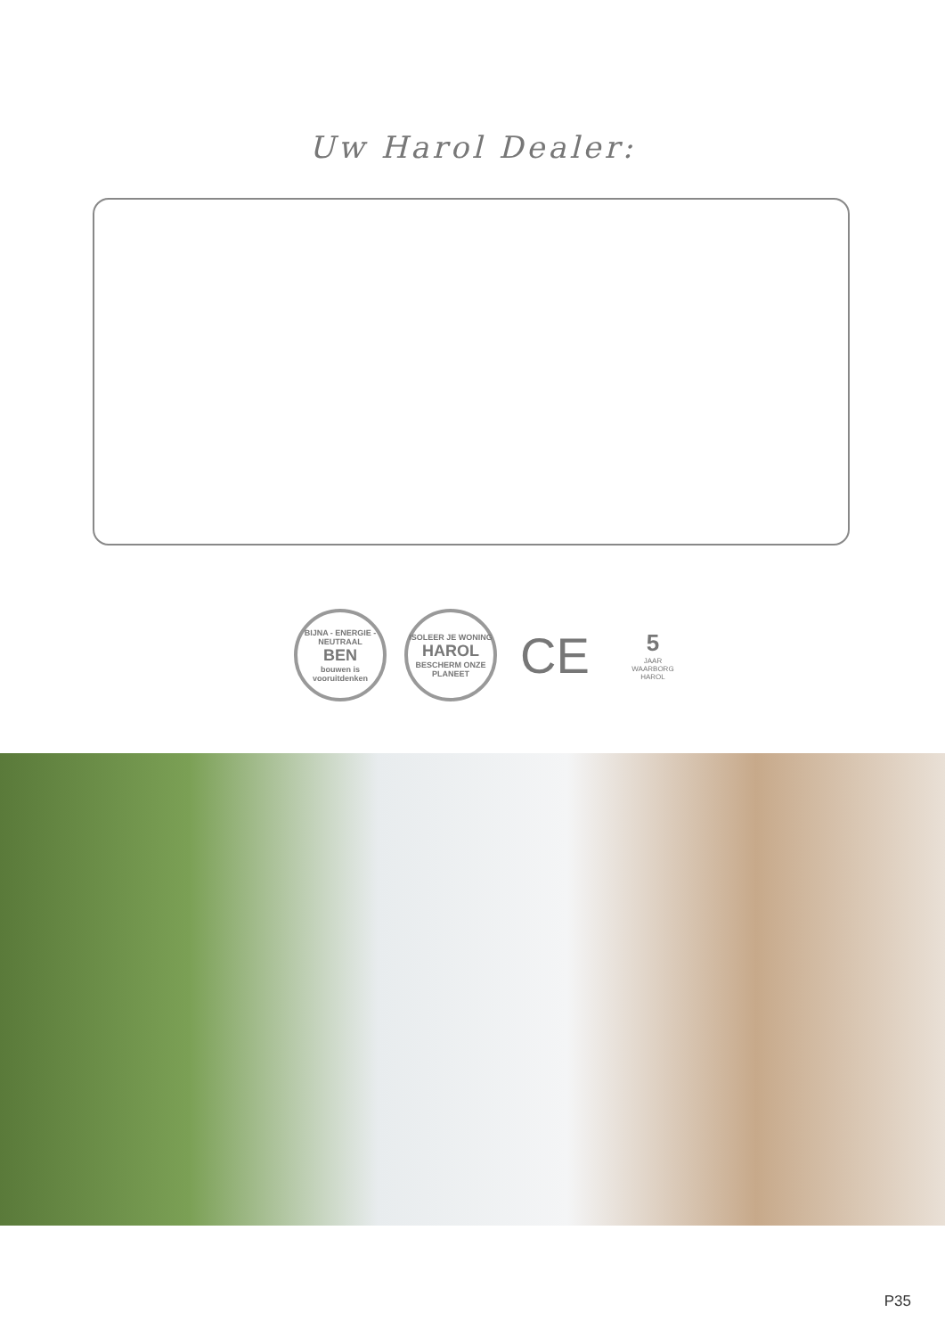Uw Harol Dealer:
BIJNA - ENERGIE - NEUTRAAL
BEN
bouwen is vooruitdenken
ISOLEER JE WONING
HAROL
BESCHERM ONZE PLANEET
CE
5
JAAR
WAARBORG
HAROL
P35